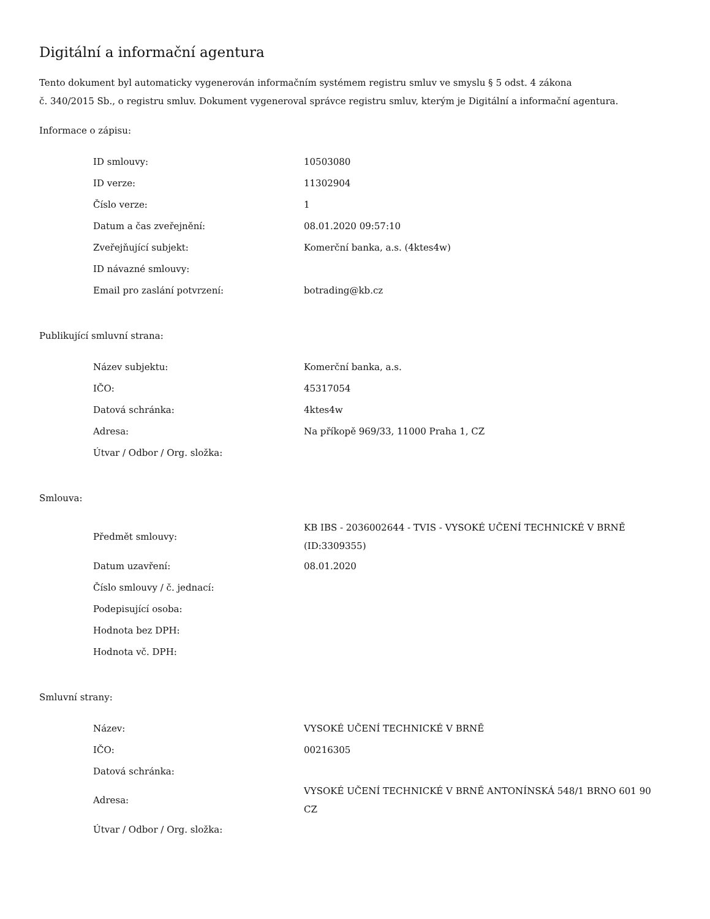Digitální a informační agentura
Tento dokument byl automaticky vygenerován informačním systémem registru smluv ve smyslu § 5 odst. 4 zákona
č. 340/2015 Sb., o registru smluv. Dokument vygeneroval správce registru smluv, kterým je Digitální a informační agentura.
Informace o zápisu:
| ID smlouvy: | 10503080 |
| ID verze: | 11302904 |
| Číslo verze: | 1 |
| Datum a čas zveřejnění: | 08.01.2020 09:57:10 |
| Zveřejňující subjekt: | Komerční banka, a.s. (4ktes4w) |
| ID návazné smlouvy: | |
| Email pro zaslání potvrzení: | botrading@kb.cz |
Publikující smluvní strana:
| Název subjektu: | Komerční banka, a.s. |
| IČO: | 45317054 |
| Datová schránka: | 4ktes4w |
| Adresa: | Na příkopě 969/33, 11000 Praha 1, CZ |
| Útvar / Odbor / Org. složka: | |
Smlouva:
| Předmět smlouvy: | KB IBS - 2036002644 - TVIS - VYSOKÉ UČENÍ TECHNICKÉ V BRNĚ (ID:3309355) |
| Datum uzavření: | 08.01.2020 |
| Číslo smlouvy / č. jednací: | |
| Podepisující osoba: | |
| Hodnota bez DPH: | |
| Hodnota vč. DPH: | |
Smluvní strany:
| Název: | VYSOKÉ UČENÍ TECHNICKÉ V BRNĚ |
| IČO: | 00216305 |
| Datová schránka: | |
| Adresa: | VYSOKÉ UČENÍ TECHNICKÉ V BRNĚ ANTONÍNSKÁ 548/1 BRNO 601 90 CZ |
| Útvar / Odbor / Org. složka: | |